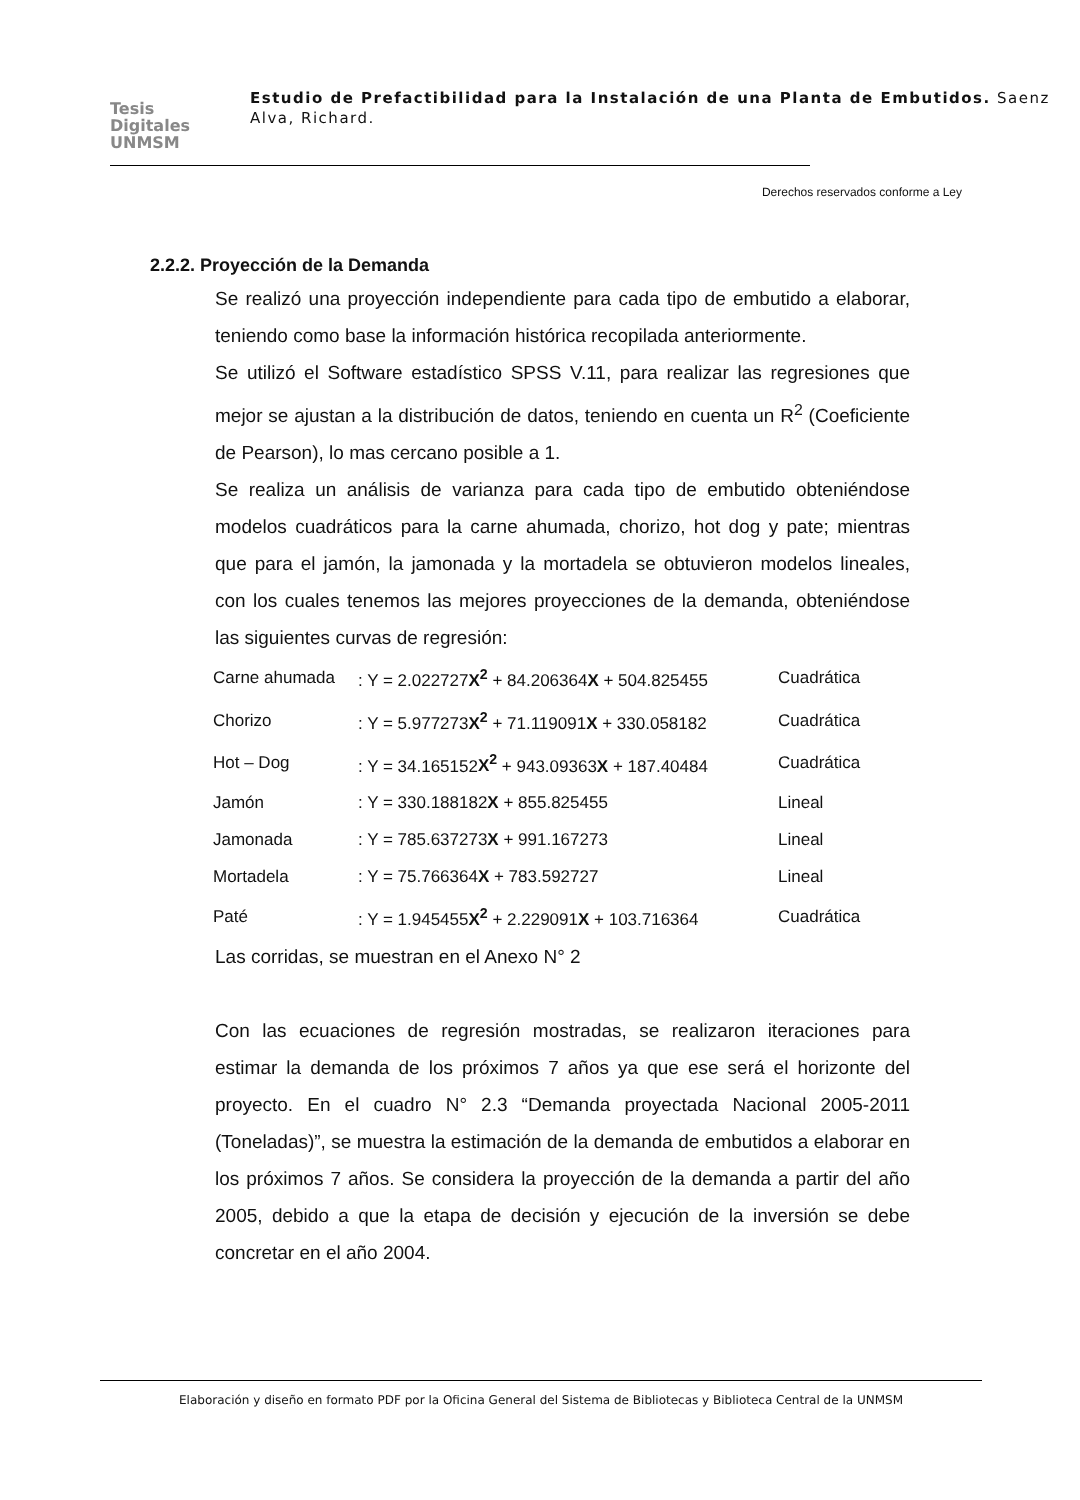Tesis
Digitales
UNMSM
Estudio de Prefactibilidad para la Instalación de una Planta de Embutidos. Saenz Alva, Richard.
Derechos reservados conforme a Ley
2.2.2. Proyección de la Demanda
Se realizó una proyección independiente para cada tipo de embutido a elaborar, teniendo como base la información histórica recopilada anteriormente.
Se utilizó el Software estadístico SPSS V.11, para realizar las regresiones que mejor se ajustan a la distribución de datos, teniendo en cuenta un R<sup>2</sup> (Coeficiente de Pearson), lo mas cercano posible a 1.
Se realiza un análisis de varianza para cada tipo de embutido obteniéndose modelos cuadráticos para la carne ahumada, chorizo, hot dog y pate; mientras que para el jamón, la jamonada y la mortadela se obtuvieron modelos lineales, con los cuales tenemos las mejores proyecciones de la demanda, obteniéndose las siguientes curvas de regresión:
| Carne ahumada | : Y = 2.022727 X<sup>2</sup> + 84.206364 X + 504.825455 | Cuadrática |
| Chorizo | : Y = 5.977273 X<sup>2</sup> + 71.119091 X + 330.058182 | Cuadrática |
| Hot – Dog | : Y = 34.165152 X<sup>2</sup> + 943.09363 X + 187.40484 | Cuadrática |
| Jamón | : Y = 330.188182 X + 855.825455 | Lineal |
| Jamonada | : Y = 785.637273 X + 991.167273 | Lineal |
| Mortadela | : Y = 75.766364 X + 783.592727 | Lineal |
| Paté | : Y = 1.945455 X<sup>2</sup> + 2.229091 X + 103.716364 | Cuadrática |
Las corridas, se muestran en el Anexo N° 2
Con las ecuaciones de regresión mostradas, se realizaron iteraciones para estimar la demanda de los próximos 7 años ya que ese será el horizonte del proyecto. En el cuadro N° 2.3 “Demanda proyectada Nacional 2005-2011 (Toneladas)”, se muestra la estimación de la demanda de embutidos a elaborar en los próximos 7 años. Se considera la proyección de la demanda a partir del año 2005, debido a que la etapa de decisión y ejecución de la inversión se debe concretar en el año 2004.
Elaboración y diseño en formato PDF por la Oficina General del Sistema de Bibliotecas y Biblioteca Central de la UNMSM